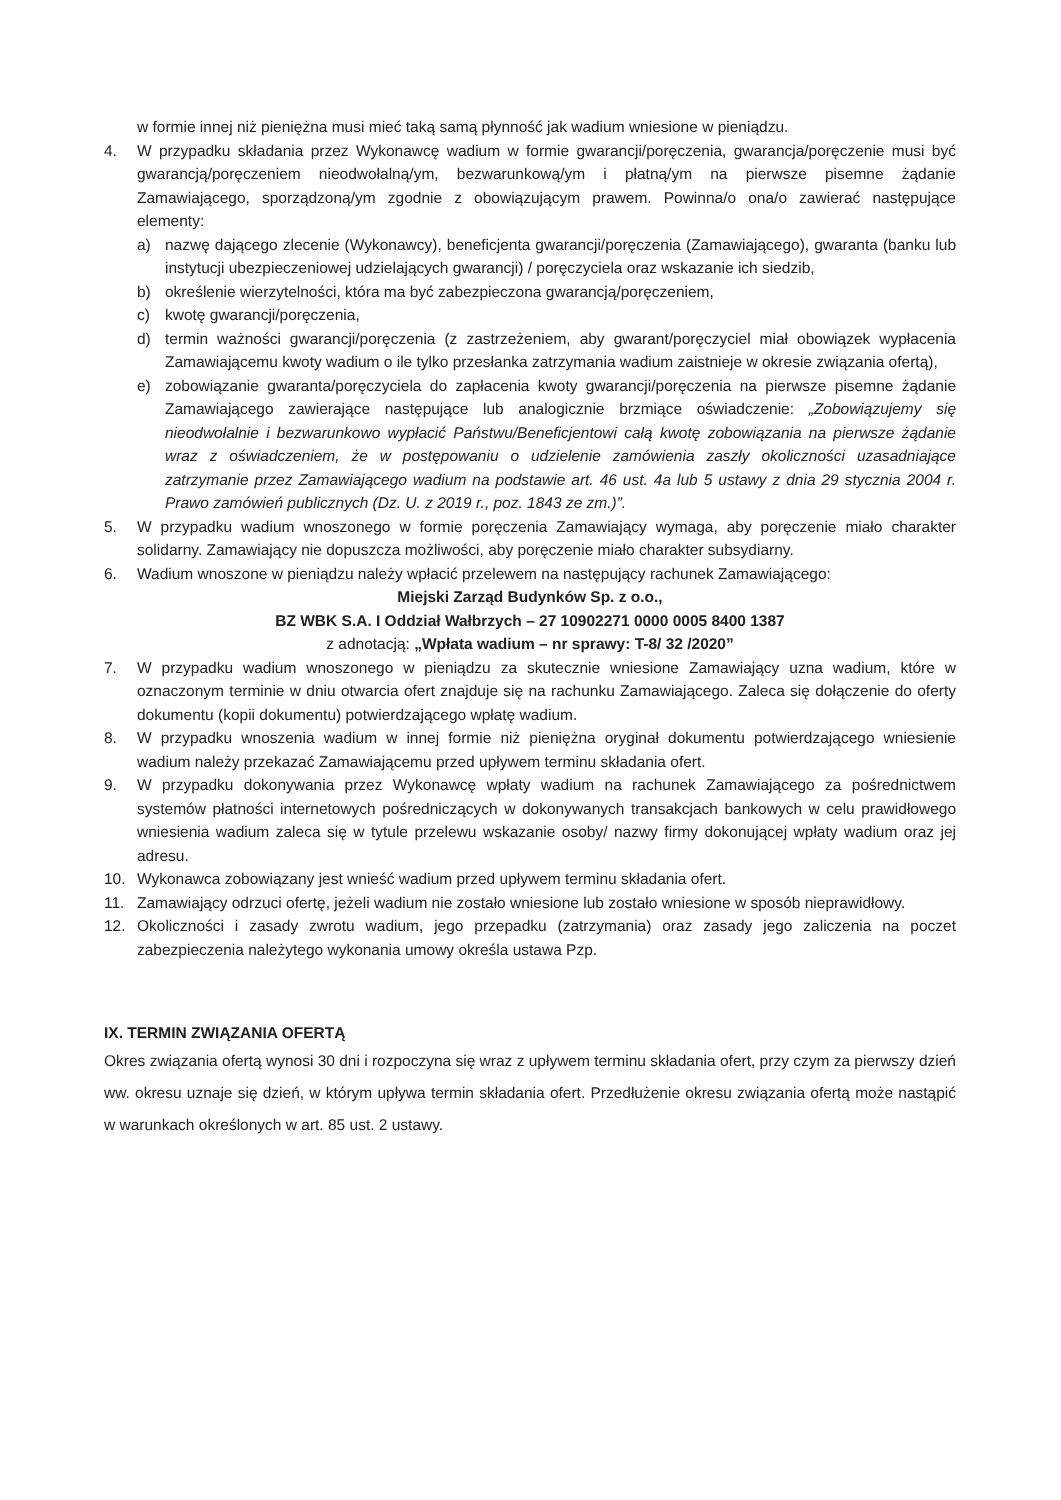w formie innej niż pieniężna musi mieć taką samą płynność jak wadium wniesione w pieniądzu.
4. W przypadku składania przez Wykonawcę wadium w formie gwarancji/poręczenia, gwarancja/poręczenie musi być gwarancją/poręczeniem nieodwołalną/ym, bezwarunkową/ym i płatną/ym na pierwsze pisemne żądanie Zamawiającego, sporządzoną/ym zgodnie z obowiązującym prawem. Powinna/o ona/o zawierać następujące elementy:
a) nazwę dającego zlecenie (Wykonawcy), beneficjenta gwarancji/poręczenia (Zamawiającego), gwaranta (banku lub instytucji ubezpieczeniowej udzielających gwarancji) / poręczyciela oraz wskazanie ich siedzib,
b) określenie wierzytelności, która ma być zabezpieczona gwarancją/poręczeniem,
c) kwotę gwarancji/poręczenia,
d) termin ważności gwarancji/poręczenia (z zastrzeżeniem, aby gwarant/poręczyciel miał obowiązek wypłacenia Zamawiającemu kwoty wadium o ile tylko przesłanka zatrzymania wadium zaistnieje w okresie związania ofertą),
e) zobowiązanie gwaranta/poręczyciela do zapłacenia kwoty gwarancji/poręczenia na pierwsze pisemne żądanie Zamawiającego zawierające następujące lub analogicznie brzmiące oświadczenie: „Zobowiązujemy się nieodwołalnie i bezwarunkowo wypłacić Państwu/Beneficjentowi całą kwotę zobowiązania na pierwsze żądanie wraz z oświadczeniem, że w postępowaniu o udzielenie zamówienia zaszły okoliczności uzasadniające zatrzymanie przez Zamawiającego wadium na podstawie art. 46 ust. 4a lub 5 ustawy z dnia 29 stycznia 2004 r. Prawo zamówień publicznych (Dz. U. z 2019 r., poz. 1843 ze zm.)”.
5. W przypadku wadium wnoszonego w formie poręczenia Zamawiający wymaga, aby poręczenie miało charakter solidarny. Zamawiający nie dopuszcza możliwości, aby poręczenie miało charakter subsydiarny.
6. Wadium wnoszone w pieniądzu należy wpłacić przelewem na następujący rachunek Zamawiającego:
Miejski Zarząd Budynków Sp. z o.o.,
BZ WBK S.A. I Oddział Wałbrzych – 27 10902271 0000 0005 8400 1387
z adnotacją: „Wpłata wadium – nr sprawy: T-8/ 32 /2020”
7. W przypadku wadium wnoszonego w pieniądzu za skutecznie wniesione Zamawiający uzna wadium, które w oznaczonym terminie w dniu otwarcia ofert znajduje się na rachunku Zamawiającego. Zaleca się dołączenie do oferty dokumentu (kopii dokumentu) potwierdzającego wpłatę wadium.
8. W przypadku wnoszenia wadium w innej formie niż pieniężna oryginał dokumentu potwierdzającego wniesienie wadium należy przekazać Zamawiającemu przed upływem terminu składania ofert.
9. W przypadku dokonywania przez Wykonawcę wpłaty wadium na rachunek Zamawiającego za pośrednictwem systemów płatności internetowych pośredniczących w dokonywanych transakcjach bankowych w celu prawidłowego wniesienia wadium zaleca się w tytule przelewu wskazanie osoby/ nazwy firmy dokonującej wpłaty wadium oraz jej adresu.
10. Wykonawca zobowiązany jest wnieść wadium przed upływem terminu składania ofert.
11. Zamawiający odrzuci ofertę, jeżeli wadium nie zostało wniesione lub zostało wniesione w sposób nieprawidłowy.
12. Okoliczności i zasady zwrotu wadium, jego przepadku (zatrzymania) oraz zasady jego zaliczenia na poczet zabezpieczenia należytego wykonania umowy określa ustawa Pzp.
IX. TERMIN ZWIĄZANIA OFERTĄ
Okres związania ofertą wynosi 30 dni i rozpoczyna się wraz z upływem terminu składania ofert, przy czym za pierwszy dzień ww. okresu uznaje się dzień, w którym upływa termin składania ofert. Przedłużenie okresu związania ofertą może nastąpić w warunkach określonych w art. 85 ust. 2 ustawy.